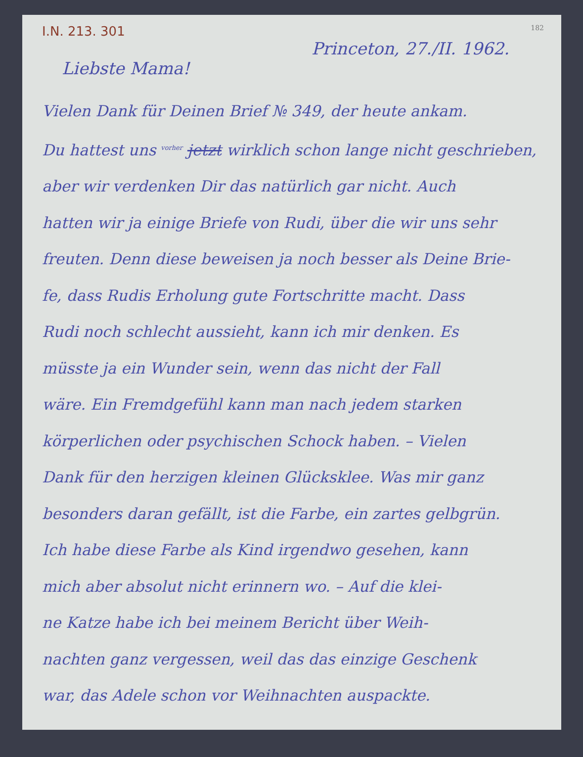I.N. 213. 301 182
Princeton, 27./II. 1962.
Liebste Mama!
Vielen Dank für Deinen Brief № 349, der heute ankam.
Du hattest uns <sup>vorher</sup> jetzt wirklich schon lange nicht geschrieben,
aber wir verdenken Dir das natürlich gar nicht. Auch
hatten wir ja einige Briefe von Rudi, über die wir uns sehr
freuten. Denn diese beweisen ja noch besser als Deine Brie-
fe, dass Rudis Erholung gute Fortschritte macht. Dass
Rudi noch schlecht aussieht, kann ich mir denken. Es
müsste ja ein Wunder sein, wenn das nicht der Fall
wäre. Ein Fremdgefühl kann man nach jedem starken
körperlichen oder psychischen Schock haben. – Vielen
Dank für den herzigen kleinen Glücksklee. Was mir ganz
besonders daran gefällt, ist die Farbe, ein zartes gelbgrün.
Ich habe diese Farbe als Kind irgendwo gesehen, kann
mich aber absolut nicht erinnern wo. – Auf die klei-
ne Katze habe ich bei meinem Bericht über Weih-
nachten ganz vergessen, weil das das einzige Geschenk
war, das Adele schon vor Weihnachten auspackte.